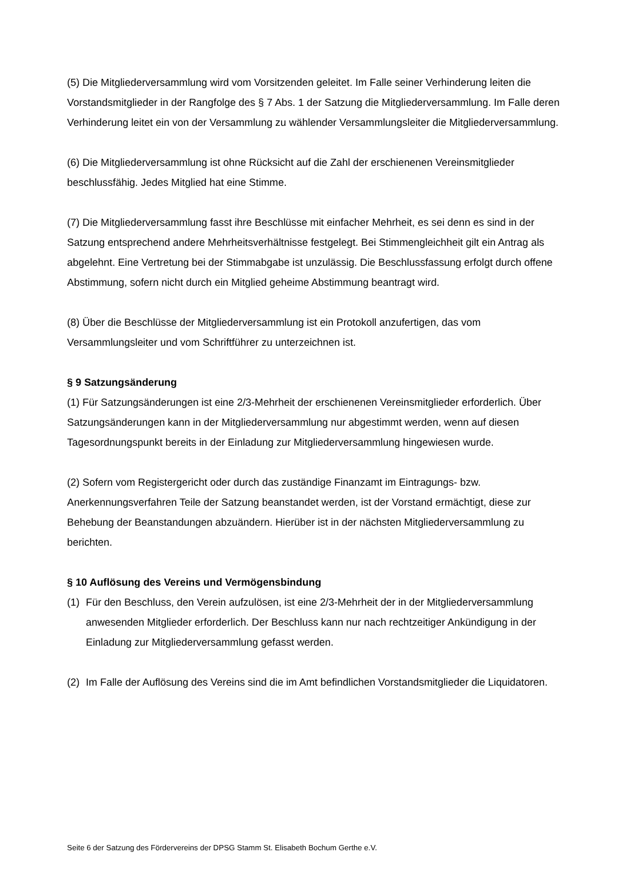(5) Die Mitgliederversammlung wird vom Vorsitzenden geleitet. Im Falle seiner Verhinderung leiten die Vorstandsmitglieder in der Rangfolge des § 7 Abs. 1 der Satzung die Mitgliederversammlung. Im Falle deren Verhinderung leitet ein von der Versammlung zu wählender Versammlungsleiter die Mitgliederversammlung.
(6) Die Mitgliederversammlung ist ohne Rücksicht auf die Zahl der erschienenen Vereinsmitglieder beschlussfähig. Jedes Mitglied hat eine Stimme.
(7) Die Mitgliederversammlung fasst ihre Beschlüsse mit einfacher Mehrheit, es sei denn es sind in der Satzung entsprechend andere Mehrheitsverhältnisse festgelegt. Bei Stimmengleichheit gilt ein Antrag als abgelehnt. Eine Vertretung bei der Stimmabgabe ist unzulässig. Die Beschlussfassung erfolgt durch offene Abstimmung, sofern nicht durch ein Mitglied geheime Abstimmung beantragt wird.
(8) Über die Beschlüsse der Mitgliederversammlung ist ein Protokoll anzufertigen, das vom Versammlungsleiter und vom Schriftführer zu unterzeichnen ist.
§ 9 Satzungsänderung
(1) Für Satzungsänderungen ist eine 2/3-Mehrheit der erschienenen Vereinsmitglieder erforderlich. Über Satzungsänderungen kann in der Mitgliederversammlung nur abgestimmt werden, wenn auf diesen Tagesordnungspunkt bereits in der Einladung zur Mitgliederversammlung hingewiesen wurde.
(2) Sofern vom Registergericht oder durch das zuständige Finanzamt im Eintragungs- bzw. Anerkennungsverfahren Teile der Satzung beanstandet werden, ist der Vorstand ermächtigt, diese zur Behebung der Beanstandungen abzuändern. Hierüber ist in der nächsten Mitgliederversammlung zu berichten.
§ 10 Auflösung des Vereins und Vermögensbindung
(1) Für den Beschluss, den Verein aufzulösen, ist eine 2/3-Mehrheit der in der Mitgliederversammlung anwesenden Mitglieder erforderlich. Der Beschluss kann nur nach rechtzeitiger Ankündigung in der Einladung zur Mitgliederversammlung gefasst werden.
(2) Im Falle der Auflösung des Vereins sind die im Amt befindlichen Vorstandsmitglieder die Liquidatoren.
Seite 6 der Satzung des Fördervereins der DPSG Stamm St. Elisabeth Bochum Gerthe e.V.